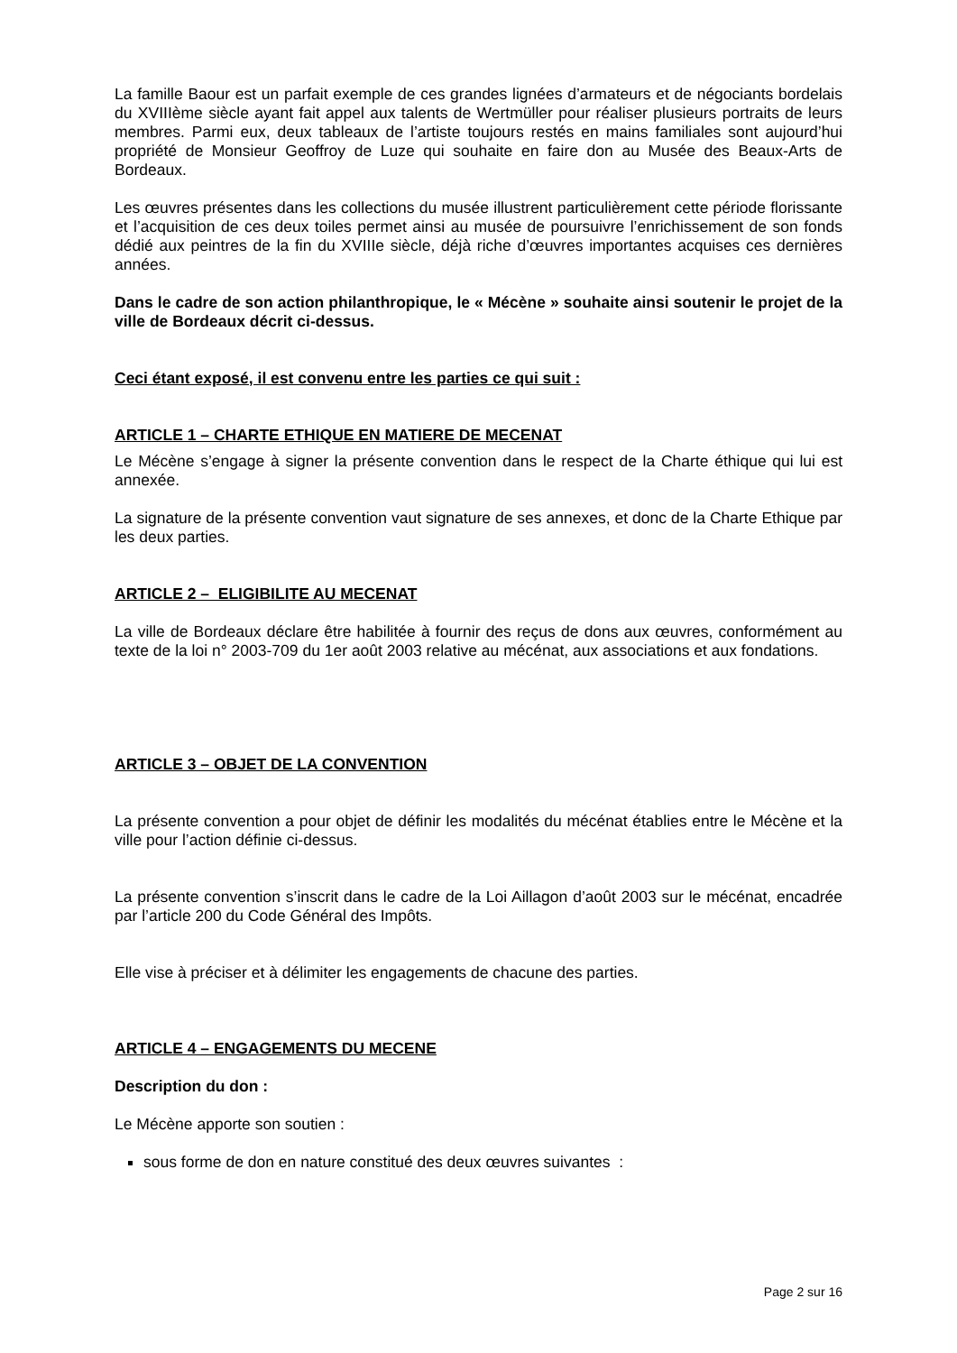La famille Baour est un parfait exemple de ces grandes lignées d’armateurs et de négociants bordelais du XVIIIème siècle ayant fait appel aux talents de Wertmüller pour réaliser plusieurs portraits de leurs membres. Parmi eux, deux tableaux de l’artiste toujours restés en mains familiales sont aujourd’hui propriété de Monsieur Geoffroy de Luze qui souhaite en faire don au Musée des Beaux-Arts de Bordeaux.
Les œuvres présentes dans les collections du musée illustrent particulièrement cette période florissante et l’acquisition de ces deux toiles permet ainsi au musée de poursuivre l’enrichissement de son fonds dédié aux peintres de la fin du XVIIIe siècle, déjà riche d’œuvres importantes acquises ces dernières années.
Dans le cadre de son action philanthropique, le « Mécène » souhaite ainsi soutenir le projet de la ville de Bordeaux décrit ci-dessus.
Ceci étant exposé, il est convenu entre les parties ce qui suit :
ARTICLE 1 – CHARTE ETHIQUE EN MATIERE DE MECENAT
Le Mécène s’engage à signer la présente convention dans le respect de la Charte éthique qui lui est annexée.
La signature de la présente convention vaut signature de ses annexes, et donc de la Charte Ethique par les deux parties.
ARTICLE 2 – ELIGIBILITE AU MECENAT
La ville de Bordeaux déclare être habilitée à fournir des reçus de dons aux œuvres, conformément au texte de la loi n° 2003-709 du 1er août 2003 relative au mécénat, aux associations et aux fondations.
ARTICLE 3 – OBJET DE LA CONVENTION
La présente convention a pour objet de définir les modalités du mécénat établies entre le Mécène et la ville pour l’action définie ci-dessus.
La présente convention s’inscrit dans le cadre de la Loi Aillagon d’août 2003 sur le mécénat, encadrée par l’article 200 du Code Général des Impôts.
Elle vise à préciser et à délimiter les engagements de chacune des parties.
ARTICLE 4 – ENGAGEMENTS DU MECENE
Description du don :
Le Mécène apporte son soutien :
sous forme de don en nature constitué des deux œuvres suivantes :
Page 2 sur 16